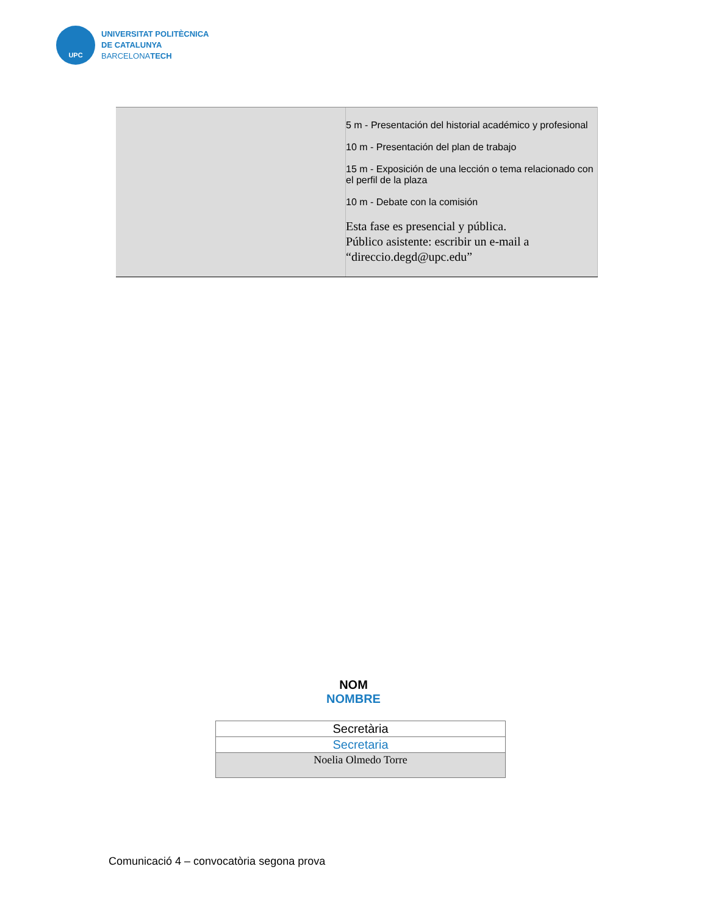UPC
UNIVERSITAT POLITÈCNICA
DE CATALUNYA
BARCELONATECH
| | 5 m - Presentación del historial académico y profesional 10 m - Presentación del plan de trabajo 15 m - Exposición de una lección o tema relacionado con el perfil de la plaza 10 m - Debate con la comisión Esta fase es presencial y pública. Público asistente: escribir un e-mail a “direccio.degd@upc.edu” |
NOM
NOMBRE
| Secretària |
| Secretaria |
| Noelia Olmedo Torre |
Comunicació 4 – convocatòria segona prova